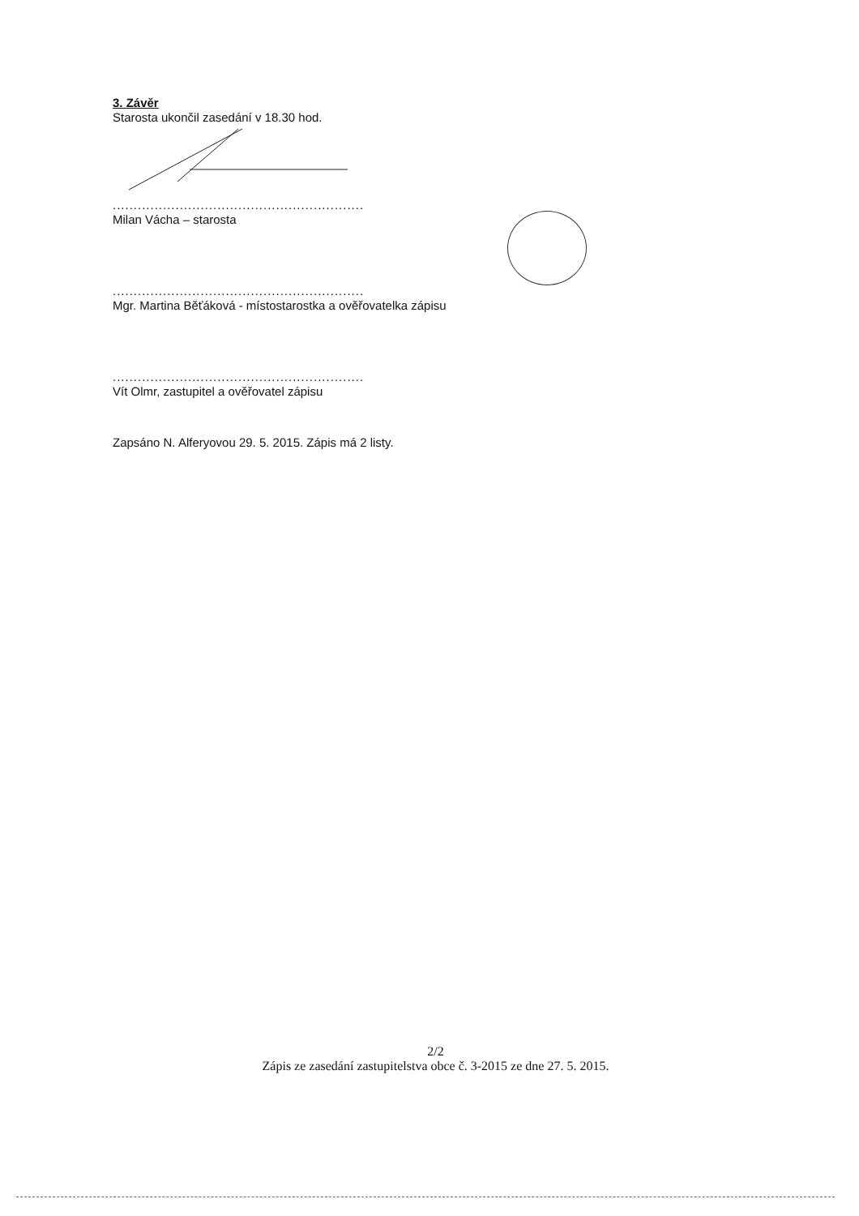3. Závěr
Starosta ukončil zasedání v 18.30 hod.
............................................................
Milan Vácha – starosta
............................................................
Mgr. Martina Běťáková - místostarostka a ověřovatelka zápisu
............................................................
Vít Olmr, zastupitel a ověřovatel zápisu
Zapsáno N. Alferyovou 29. 5. 2015. Zápis má 2 listy.
2/2
Zápis ze zasedání zastupitelstva obce č. 3-2015 ze dne 27. 5. 2015.